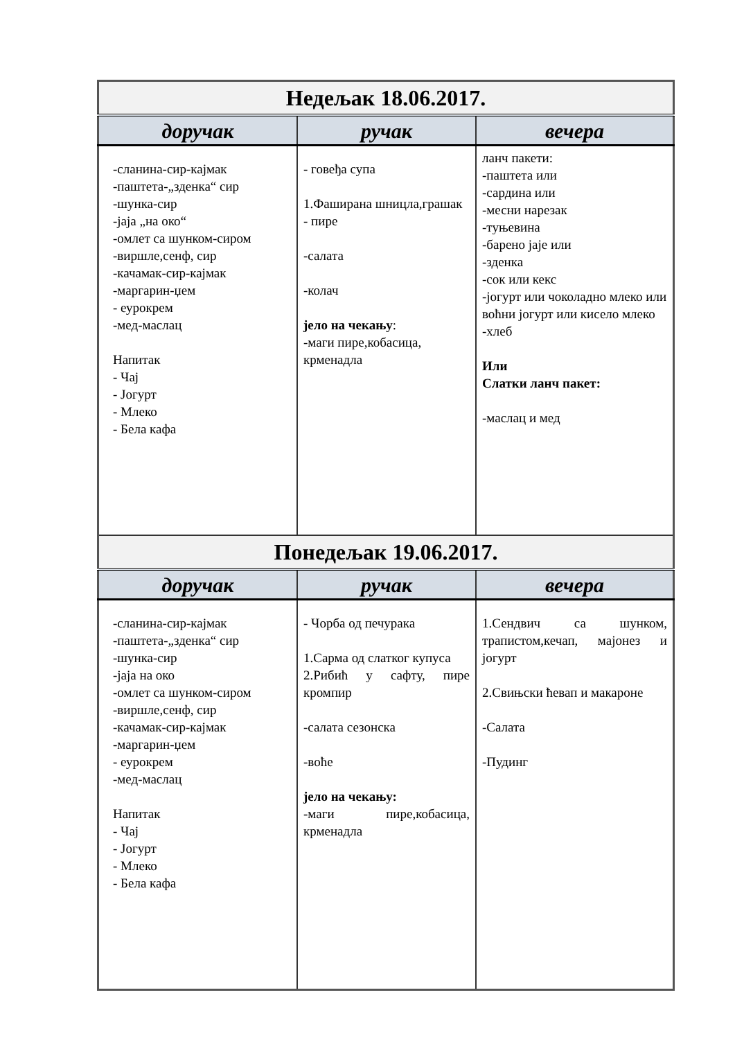| Недељак 18.06.2017. | | |
| --- | --- | --- |
| доручак | ручак | вечера |
| -сланина-сир-кајмак -паштета-„зденка“ сир -шунка-сир -јаја „на око“ -омлет са шунком-сиром -виршле,сенф, сир -качамак-сир-кајмак -маргарин-џем - еурокрем -мед-маслац Напитак - Чај - Јогурт - Млеко - Бела кафа | - говеђа супа 1.Фаширана шницла,грашак - пире -салата -колач јело на чекању : -маги пире,кобасица, крменадла | ланч пакети: -паштета или -сардина или -месни нарезак -туњевина -барено јаје или -зденка -сок или кекс -јогурт или чоколадно млеко или воћни јогурт или кисело млеко -хлеб Или Слатки ланч пакет: -маслац и мед |
| Понедељак 19.06.2017. | | |
| доручак | ручак | вечера |
| -сланина-сир-кајмак -паштета-„зденка“ сир -шунка-сир -јаја на око -омлет са шунком-сиром -виршле,сенф, сир -качамак-сир-кајмак -маргарин-џем - еурокрем -мед-маслац Напитак - Чај - Јогурт - Млеко - Бела кафа | - Чорба од печурака 1.Сарма од слатког купуса 2.Рибић у сафту, пире кромпир -салата сезонска -воће јело на чекању: -маги пире,кобасица, крменадла | 1.Сендвич са шунком, трапистом,кечап, мајонез и јогурт 2.Свињски ћевап и макароне -Салата -Пудинг |